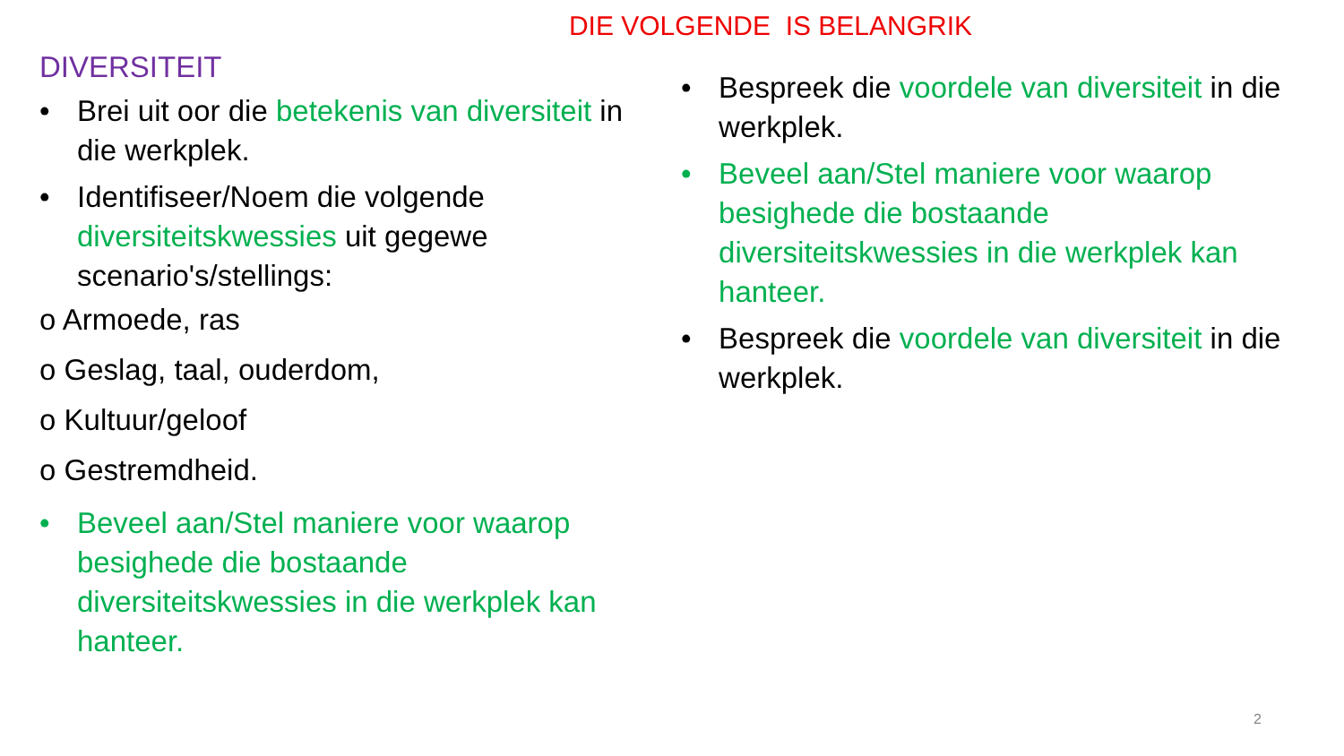DIE VOLGENDE IS BELANGRIK
DIVERSITEIT
• Brei uit oor die betekenis van diversiteit in die werkplek.
• Identifiseer/Noem die volgende diversiteitskwessies uit gegewe scenario's/stellings:
o Armoede, ras
o Geslag, taal, ouderdom,
o Kultuur/geloof
o Gestremdheid.
• Beveel aan/Stel maniere voor waarop besighede die bostaande diversiteitskwessies in die werkplek kan hanteer.
• Bespreek die voordele van diversiteit in die werkplek.
• Beveel aan/Stel maniere voor waarop besighede die bostaande diversiteitskwessies in die werkplek kan hanteer.
• Bespreek die voordele van diversiteit in die werkplek.
2